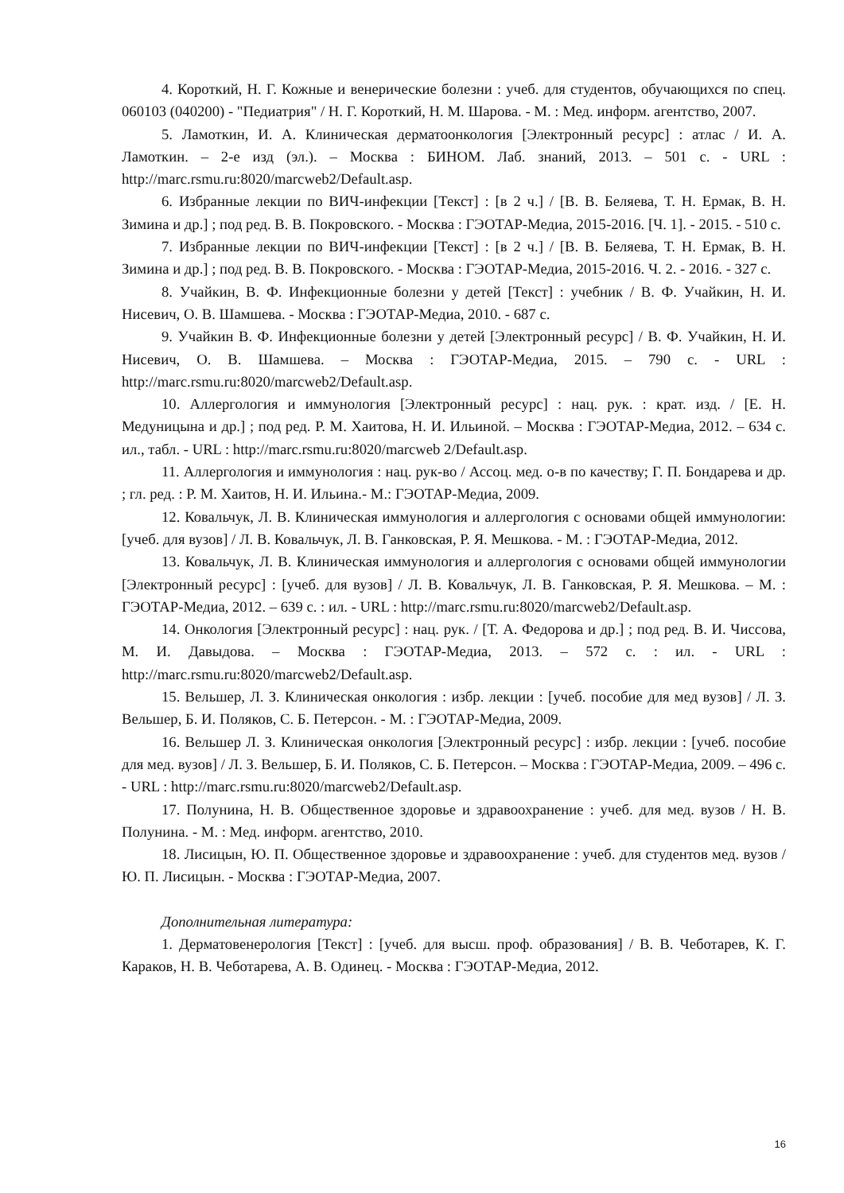4. Короткий, Н. Г. Кожные и венерические болезни : учеб. для студентов, обучающихся по спец. 060103 (040200) - "Педиатрия" / Н. Г. Короткий, Н. М. Шарова. - М. : Мед. информ. агентство, 2007.
5. Ламоткин, И. А. Клиническая дерматоонкология [Электронный ресурс] : атлас / И. А. Ламоткин. – 2-е изд (эл.). – Москва : БИНОМ. Лаб. знаний, 2013. – 501 с. - URL : http://marc.rsmu.ru:8020/marcweb2/Default.asp.
6. Избранные лекции по ВИЧ-инфекции [Текст] : [в 2 ч.] / [В. В. Беляева, Т. Н. Ермак, В. Н. Зимина и др.] ; под ред. В. В. Покровского. - Москва : ГЭОТАР-Медиа, 2015-2016. [Ч. 1]. - 2015. - 510 с.
7. Избранные лекции по ВИЧ-инфекции [Текст] : [в 2 ч.] / [В. В. Беляева, Т. Н. Ермак, В. Н. Зимина и др.] ; под ред. В. В. Покровского. - Москва : ГЭОТАР-Медиа, 2015-2016. Ч. 2. - 2016. - 327 с.
8. Учайкин, В. Ф. Инфекционные болезни у детей [Текст] : учебник / В. Ф. Учайкин, Н. И. Нисевич, О. В. Шамшева. - Москва : ГЭОТАР-Медиа, 2010. - 687 с.
9. Учайкин В. Ф. Инфекционные болезни у детей [Электронный ресурс] / В. Ф. Учайкин, Н. И. Нисевич, О. В. Шамшева. – Москва : ГЭОТАР-Медиа, 2015. – 790 с. - URL : http://marc.rsmu.ru:8020/marcweb2/Default.asp.
10. Аллергология и иммунология [Электронный ресурс] : нац. рук. : крат. изд. / [Е. Н. Медуницына и др.] ; под ред. Р. М. Хаитова, Н. И. Ильиной. – Москва : ГЭОТАР-Медиа, 2012. – 634 с. ил., табл. - URL : http://marc.rsmu.ru:8020/marcweb 2/Default.asp.
11. Аллергология и иммунология : нац. рук-во / Ассоц. мед. о-в по качеству; Г. П. Бондарева и др. ; гл. ред. : Р. М. Хаитов, Н. И. Ильина.- М.: ГЭОТАР-Медиа, 2009.
12. Ковальчук, Л. В. Клиническая иммунология и аллергология с основами общей иммунологии: [учеб. для вузов] / Л. В. Ковальчук, Л. В. Ганковская, Р. Я. Мешкова. - М. : ГЭОТАР-Медиа, 2012.
13. Ковальчук, Л. В. Клиническая иммунология и аллергология с основами общей иммунологии [Электронный ресурс] : [учеб. для вузов] / Л. В. Ковальчук, Л. В. Ганковская, Р. Я. Мешкова. – М. : ГЭОТАР-Медиа, 2012. – 639 с. : ил. - URL : http://marc.rsmu.ru:8020/marcweb2/Default.asp.
14. Онкология [Электронный ресурс] : нац. рук. / [Т. А. Федорова и др.] ; под ред. В. И. Чиссова, М. И. Давыдова. – Москва : ГЭОТАР-Медиа, 2013. – 572 с. : ил. - URL : http://marc.rsmu.ru:8020/marcweb2/Default.asp.
15. Вельшер, Л. З. Клиническая онкология : избр. лекции : [учеб. пособие для мед вузов] / Л. З. Вельшер, Б. И. Поляков, С. Б. Петерсон. - М. : ГЭОТАР-Медиа, 2009.
16. Вельшер Л. З. Клиническая онкология [Электронный ресурс] : избр. лекции : [учеб. пособие для мед. вузов] / Л. З. Вельшер, Б. И. Поляков, С. Б. Петерсон. – Москва : ГЭОТАР-Медиа, 2009. – 496 с. - URL : http://marc.rsmu.ru:8020/marcweb2/Default.asp.
17. Полунина, Н. В. Общественное здоровье и здравоохранение : учеб. для мед. вузов / Н. В. Полунина. - М. : Мед. информ. агентство, 2010.
18. Лисицын, Ю. П. Общественное здоровье и здравоохранение : учеб. для студентов мед. вузов / Ю. П. Лисицын. - Москва : ГЭОТАР-Медиа, 2007.
Дополнительная литература:
1. Дерматовенерология [Текст] : [учеб. для высш. проф. образования] / В. В. Чеботарев, К. Г. Караков, Н. В. Чеботарева, А. В. Одинец. - Москва : ГЭОТАР-Медиа, 2012.
16